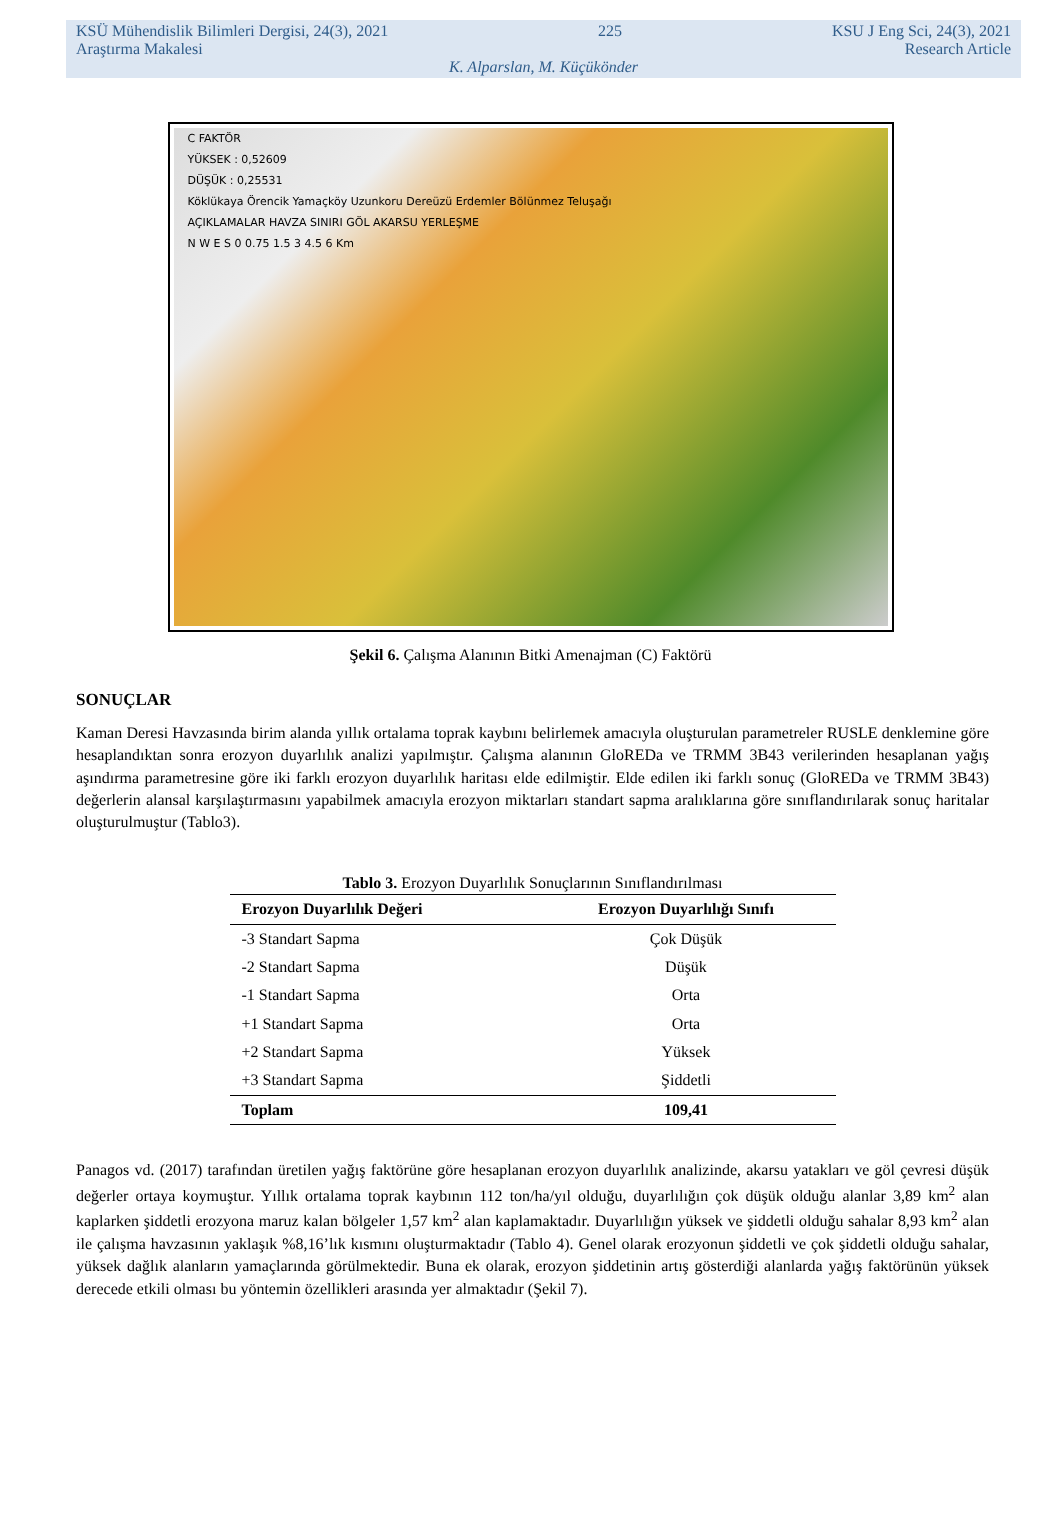KSÜ Mühendislik Bilimleri Dergisi, 24(3), 2021 225 KSU J Eng Sci, 24(3), 2021
Araştırma Makalesi Research Article
K. Alparslan, M. Küçükönder
C FAKTÖR
YÜKSEK : 0,52609
DÜŞÜK : 0,25531
Köklükaya Örencik Yamaçköy Uzunkoru Dereüzü Erdemler Bölünmez Teluşağı
AÇIKLAMALAR HAVZA SINIRI GÖL AKARSU YERLEŞME
N W E S 0 0.75 1.5 3 4.5 6 Km
Şekil 6. Çalışma Alanının Bitki Amenajman (C) Faktörü
SONUÇLAR
Kaman Deresi Havzasında birim alanda yıllık ortalama toprak kaybını belirlemek amacıyla oluşturulan parametreler RUSLE denklemine göre hesaplandıktan sonra erozyon duyarlılık analizi yapılmıştır. Çalışma alanının GloREDa ve TRMM 3B43 verilerinden hesaplanan yağış aşındırma parametresine göre iki farklı erozyon duyarlılık haritası elde edilmiştir. Elde edilen iki farklı sonuç (GloREDa ve TRMM 3B43) değerlerin alansal karşılaştırmasını yapabilmek amacıyla erozyon miktarları standart sapma aralıklarına göre sınıflandırılarak sonuç haritalar oluşturulmuştur (Tablo3).
Tablo 3. Erozyon Duyarlılık Sonuçlarının Sınıflandırılması
| Erozyon Duyarlılık Değeri | Erozyon Duyarlılığı Sınıfı |
| --- | --- |
| -3 Standart Sapma | Çok Düşük |
| -2 Standart Sapma | Düşük |
| -1 Standart Sapma | Orta |
| +1 Standart Sapma | Orta |
| +2 Standart Sapma | Yüksek |
| +3 Standart Sapma | Şiddetli |
| Toplam | 109,41 |
Panagos vd. (2017) tarafından üretilen yağış faktörüne göre hesaplanan erozyon duyarlılık analizinde, akarsu yatakları ve göl çevresi düşük değerler ortaya koymuştur. Yıllık ortalama toprak kaybının 112 ton/ha/yıl olduğu, duyarlılığın çok düşük olduğu alanlar 3,89 km<sup>2</sup> alan kaplarken şiddetli erozyona maruz kalan bölgeler 1,57 km<sup>2</sup> alan kaplamaktadır. Duyarlılığın yüksek ve şiddetli olduğu sahalar 8,93 km<sup>2</sup> alan ile çalışma havzasının yaklaşık %8,16’lık kısmını oluşturmaktadır (Tablo 4). Genel olarak erozyonun şiddetli ve çok şiddetli olduğu sahalar, yüksek dağlık alanların yamaçlarında görülmektedir. Buna ek olarak, erozyon şiddetinin artış gösterdiği alanlarda yağış faktörünün yüksek derecede etkili olması bu yöntemin özellikleri arasında yer almaktadır (Şekil 7).